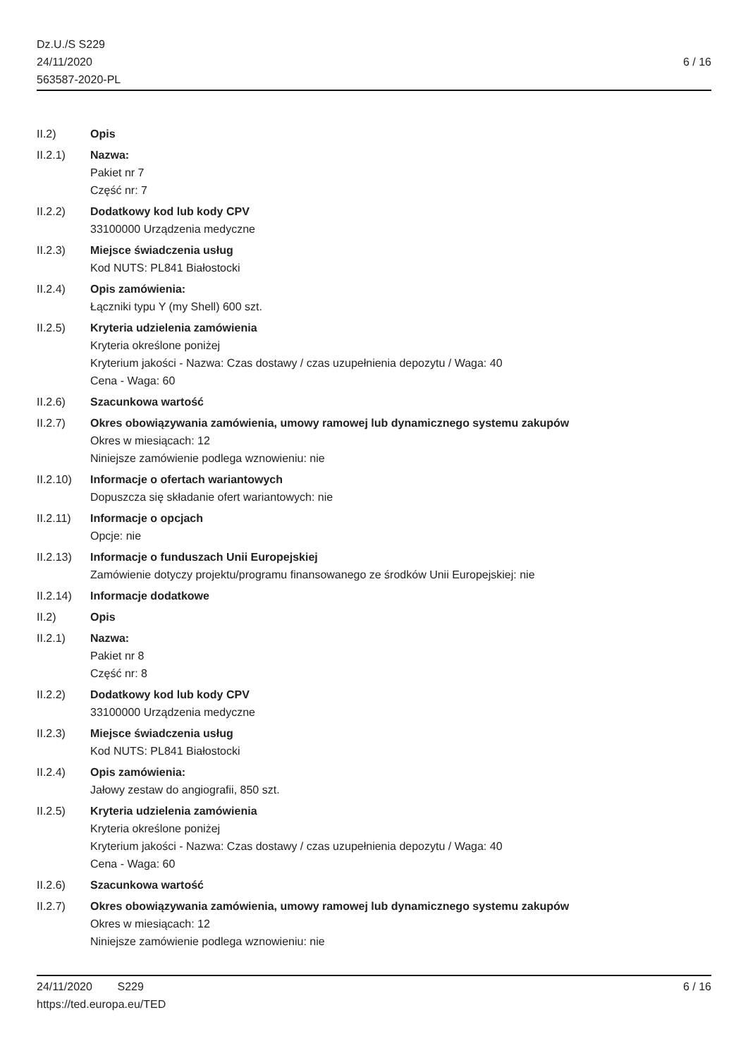Dz.U./S S229
24/11/2020
563587-2020-PL
6 / 16
II.2) Opis
II.2.1) Nazwa:
Pakiet nr 7
Część nr: 7
II.2.2) Dodatkowy kod lub kody CPV
33100000 Urządzenia medyczne
II.2.3) Miejsce świadczenia usług
Kod NUTS: PL841 Białostocki
II.2.4) Opis zamówienia:
Łączniki typu Y (my Shell) 600 szt.
II.2.5) Kryteria udzielenia zamówienia
Kryteria określone poniżej
Kryterium jakości - Nazwa: Czas dostawy / czas uzupełnienia depozytu / Waga: 40
Cena - Waga: 60
II.2.6) Szacunkowa wartość
II.2.7) Okres obowiązywania zamówienia, umowy ramowej lub dynamicznego systemu zakupów
Okres w miesiącach: 12
Niniejsze zamówienie podlega wznowieniu: nie
II.2.10)
Informacje o ofertach wariantowych
Dopuszcza się składanie ofert wariantowych: nie
II.2.11)
Informacje o opcjach
Opcje: nie
II.2.13)
Informacje o funduszach Unii Europejskiej
Zamówienie dotyczy projektu/programu finansowanego ze środków Unii Europejskiej: nie
II.2.14)
Informacje dodatkowe
II.2) Opis
II.2.1) Nazwa:
Pakiet nr 8
Część nr: 8
II.2.2) Dodatkowy kod lub kody CPV
33100000 Urządzenia medyczne
II.2.3) Miejsce świadczenia usług
Kod NUTS: PL841 Białostocki
II.2.4) Opis zamówienia:
Jałowy zestaw do angiografii, 850 szt.
II.2.5) Kryteria udzielenia zamówienia
Kryteria określone poniżej
Kryterium jakości - Nazwa: Czas dostawy / czas uzupełnienia depozytu / Waga: 40
Cena - Waga: 60
II.2.6) Szacunkowa wartość
II.2.7) Okres obowiązywania zamówienia, umowy ramowej lub dynamicznego systemu zakupów
Okres w miesiącach: 12
Niniejsze zamówienie podlega wznowieniu: nie
24/11/2020 S229 6 / 16
https://ted.europa.eu/TED